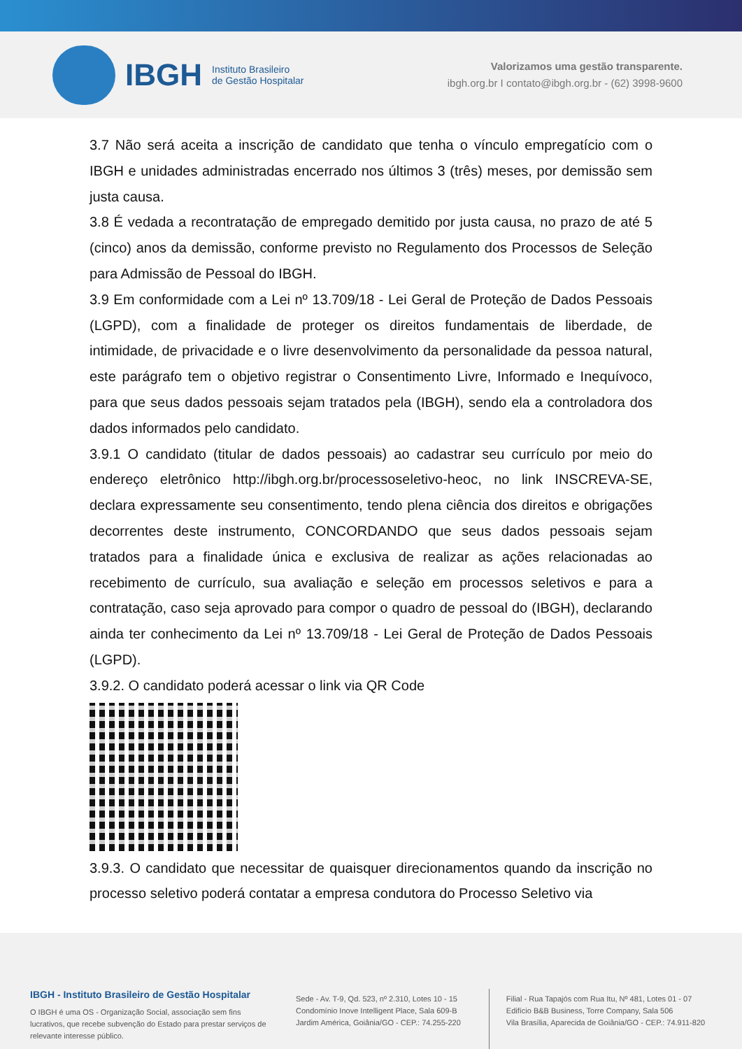IBGH
Instituto Brasileiro
de Gestão Hospitalar
Valorizamos uma gestão transparente.
ibgh.org.br I contato@ibgh.org.br - (62) 3998-9600
3.7 Não será aceita a inscrição de candidato que tenha o vínculo empregatício com o IBGH e unidades administradas encerrado nos últimos 3 (três) meses, por demissão sem justa causa.
3.8 É vedada a recontratação de empregado demitido por justa causa, no prazo de até 5 (cinco) anos da demissão, conforme previsto no Regulamento dos Processos de Seleção para Admissão de Pessoal do IBGH.
3.9 Em conformidade com a Lei nº 13.709/18 - Lei Geral de Proteção de Dados Pessoais (LGPD), com a finalidade de proteger os direitos fundamentais de liberdade, de intimidade, de privacidade e o livre desenvolvimento da personalidade da pessoa natural, este parágrafo tem o objetivo registrar o Consentimento Livre, Informado e Inequívoco, para que seus dados pessoais sejam tratados pela (IBGH), sendo ela a controladora dos dados informados pelo candidato.
3.9.1 O candidato (titular de dados pessoais) ao cadastrar seu currículo por meio do endereço eletrônico http://ibgh.org.br/processoseletivo-heoc, no link INSCREVA-SE, declara expressamente seu consentimento, tendo plena ciência dos direitos e obrigações decorrentes deste instrumento, CONCORDANDO que seus dados pessoais sejam tratados para a finalidade única e exclusiva de realizar as ações relacionadas ao recebimento de currículo, sua avaliação e seleção em processos seletivos e para a contratação, caso seja aprovado para compor o quadro de pessoal do (IBGH), declarando ainda ter conhecimento da Lei nº 13.709/18 - Lei Geral de Proteção de Dados Pessoais (LGPD).
3.9.2. O candidato poderá acessar o link via QR Code
3.9.3. O candidato que necessitar de quaisquer direcionamentos quando da inscrição no processo seletivo poderá contatar a empresa condutora do Processo Seletivo via
IBGH - Instituto Brasileiro de Gestão Hospitalar
O IBGH é uma OS - Organização Social, associação sem fins lucrativos, que recebe subvenção do Estado para prestar serviços de relevante interesse público.
Sede - Av. T-9, Qd. 523, nº 2.310, Lotes 10 - 15
Condomínio Inove Intelligent Place, Sala 609-B
Jardim América, Goiânia/GO - CEP.: 74.255-220
Filial - Rua Tapajós com Rua Itu, Nº 481, Lotes 01 - 07
Edifício B&B Business, Torre Company, Sala 506
Vila Brasília, Aparecida de Goiânia/GO - CEP.: 74.911-820